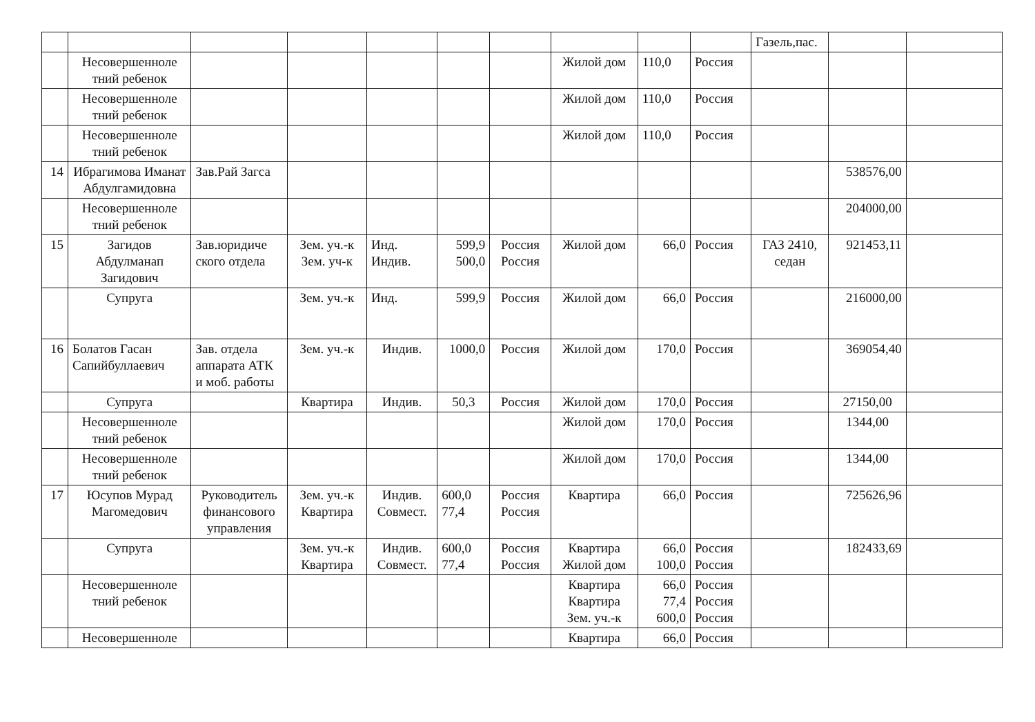| | | | | | | | | | | Газель,пас. | | |
| | Несовершенноле тний ребенок | | | | | | Жилой дом | 110,0 | Россия | | | |
| | Несовершенноле тний ребенок | | | | | | Жилой дом | 110,0 | Россия | | | |
| | Несовершенноле тний ребенок | | | | | | Жилой дом | 110,0 | Россия | | | |
| 14 | Ибрагимова Иманат Абдулгамидовна | Зав.Рай Загса | | | | | | | | | 538576,00 | |
| | Несовершенноле тний ребенок | | | | | | | | | | 204000,00 | |
| 15 | Загидов Абдулманап Загидович | Зав.юридиче ского отдела | Зем. уч.-к Зем. уч-к | Инд. Индив. | 599,9 500,0 | Россия Россия | Жилой дом | 66,0 | Россия | ГАЗ 2410, седан | 921453,11 | |
| | Супруга | | Зем. уч.-к | Инд. | 599,9 | Россия | Жилой дом | 66,0 | Россия | | 216000,00 | |
| 16 | Болатов Гасан Сапийбуллаевич | Зав. отдела аппарата АТК и моб. работы | Зем. уч.-к | Индив. | 1000,0 | Россия | Жилой дом | 170,0 | Россия | | 369054,40 | |
| | Супруга | | Квартира | Индив. | 50,3 | Россия | Жилой дом | 170,0 | Россия | | 27150,00 | |
| | Несовершенноле тний ребенок | | | | | | Жилой дом | 170,0 | Россия | | 1344,00 | |
| | Несовершенноле тний ребенок | | | | | | Жилой дом | 170,0 | Россия | | 1344,00 | |
| 17 | Юсупов Мурад Магомедович | Руководитель финансового управления | Зем. уч.-к Квартира | Индив. Совмест. | 600,0 77,4 | Россия Россия | Квартира | 66,0 | Россия | | 725626,96 | |
| | Супруга | | Зем. уч.-к Квартира | Индив. Совмест. | 600,0 77,4 | Россия Россия | Квартира Жилой дом | 66,0 100,0 | Россия Россия | | 182433,69 | |
| | Несовершенноле тний ребенок | | | | | | Квартира Квартира Зем. уч.-к | 66,0 77,4 600,0 | Россия Россия Россия | | | |
| | Несовершенноле | | | | | | Квартира | 66,0 | Россия | | | |